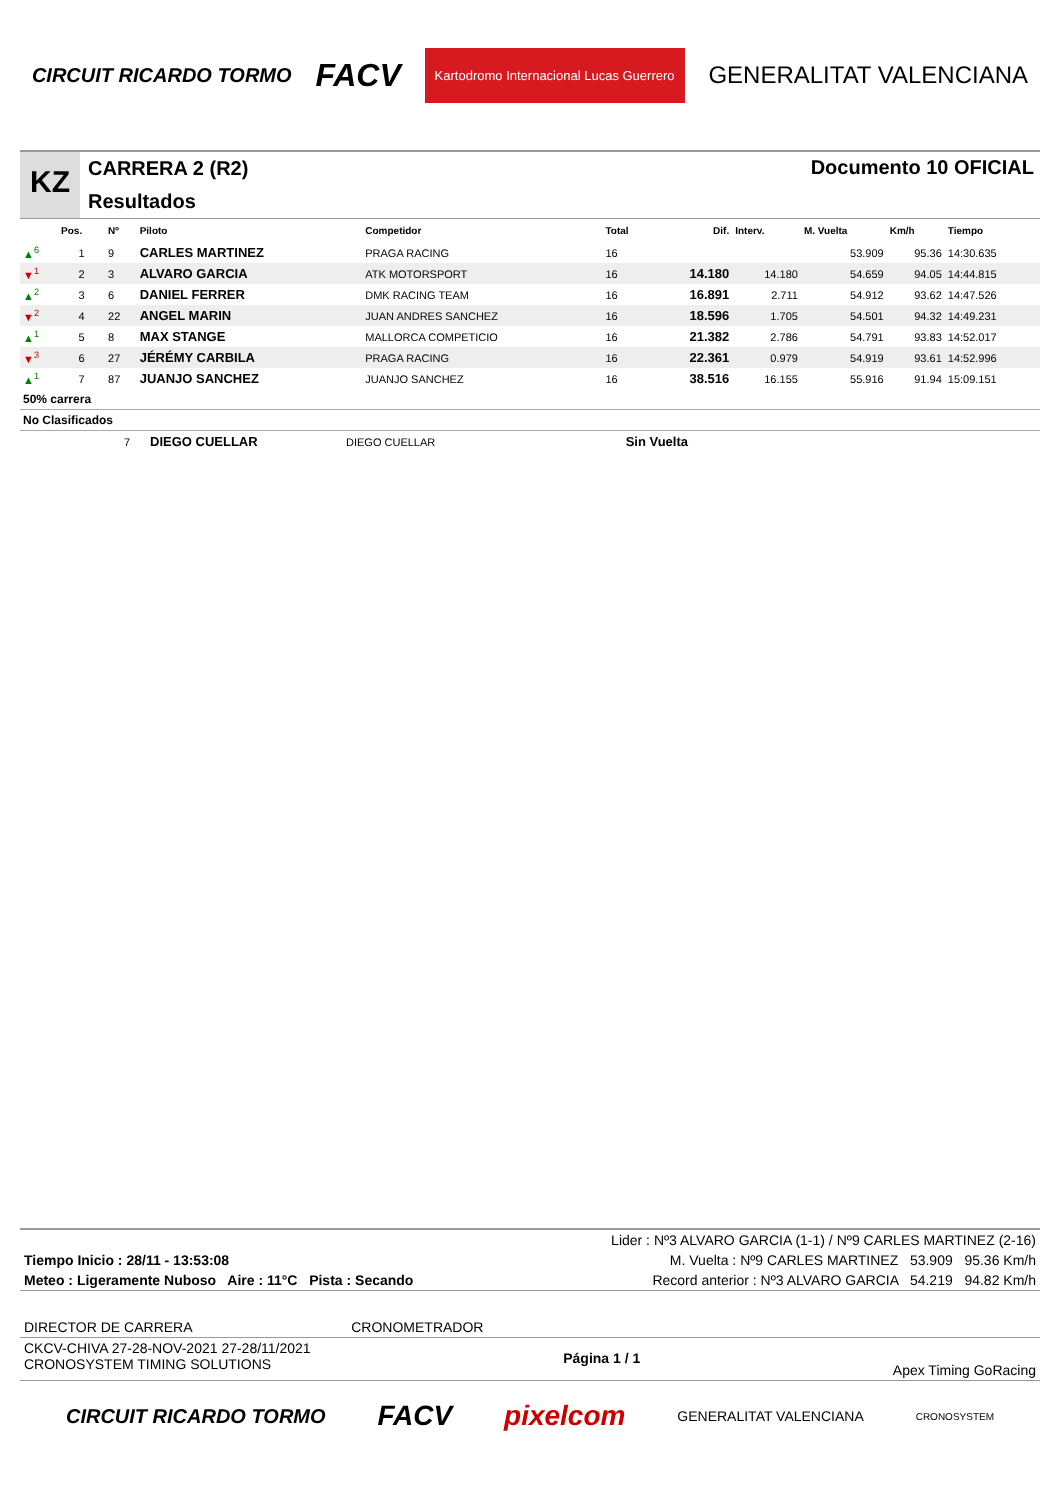CIRCUIT RICARDO TORMO FACV Kartodromo Internacional Lucas Guerrero GENERALITAT VALENCIANA
KZ
CARRERA 2 (R2)
Resultados
Documento 10 OFICIAL
| | Pos. | Nº | Piloto | Competidor | Total | Dif. | Interv. | M. Vuelta | Km/h | Tiempo |
| --- | --- | --- | --- | --- | --- | --- | --- | --- | --- | --- |
| ▲<sup>6</sup> | 1 | 9 | CARLES MARTINEZ | PRAGA RACING | 16 | | | 53.909 | 95.36 | 14:30.635 |
| ▼<sup>1</sup> | 2 | 3 | ALVARO GARCIA | ATK MOTORSPORT | 16 | 14.180 | 14.180 | 54.659 | 94.05 | 14:44.815 |
| ▲<sup>2</sup> | 3 | 6 | DANIEL FERRER | DMK RACING TEAM | 16 | 16.891 | 2.711 | 54.912 | 93.62 | 14:47.526 |
| ▼<sup>2</sup> | 4 | 22 | ANGEL MARIN | JUAN ANDRES SANCHEZ | 16 | 18.596 | 1.705 | 54.501 | 94.32 | 14:49.231 |
| ▲<sup>1</sup> | 5 | 8 | MAX STANGE | MALLORCA COMPETICIO | 16 | 21.382 | 2.786 | 54.791 | 93.83 | 14:52.017 |
| ▼<sup>3</sup> | 6 | 27 | JÉRÉMY CARBILA | PRAGA RACING | 16 | 22.361 | 0.979 | 54.919 | 93.61 | 14:52.996 |
| ▲<sup>1</sup> | 7 | 87 | JUANJO SANCHEZ | JUANJO SANCHEZ | 16 | 38.516 | 16.155 | 55.916 | 91.94 | 15:09.151 |
50% carrera
No Clasificados
| | 7 | DIEGO CUELLAR | DIEGO CUELLAR | | Sin Vuelta | |
Lider : Nº3 ALVARO GARCIA (1-1) / Nº9 CARLES MARTINEZ (2-16)
Tiempo Inicio : 28/11 - 13:53:08 M. Vuelta : Nº9 CARLES MARTINEZ 53.909 95.36 Km/h
Meteo : Ligeramente Nuboso Aire : 11°C Pista : Secando Record anterior : Nº3 ALVARO GARCIA 54.219 94.82 Km/h
DIRECTOR DE CARRERA CRONOMETRADOR
CKCV-CHIVA 27-28-NOV-2021 27-28/11/2021
CRONOSYSTEM TIMING SOLUTIONS Página 1 / 1 Apex Timing GoRacing
CIRCUIT RICARDO TORMO FACV pixelcom GENERALITAT VALENCIANA CRONOSYSTEM